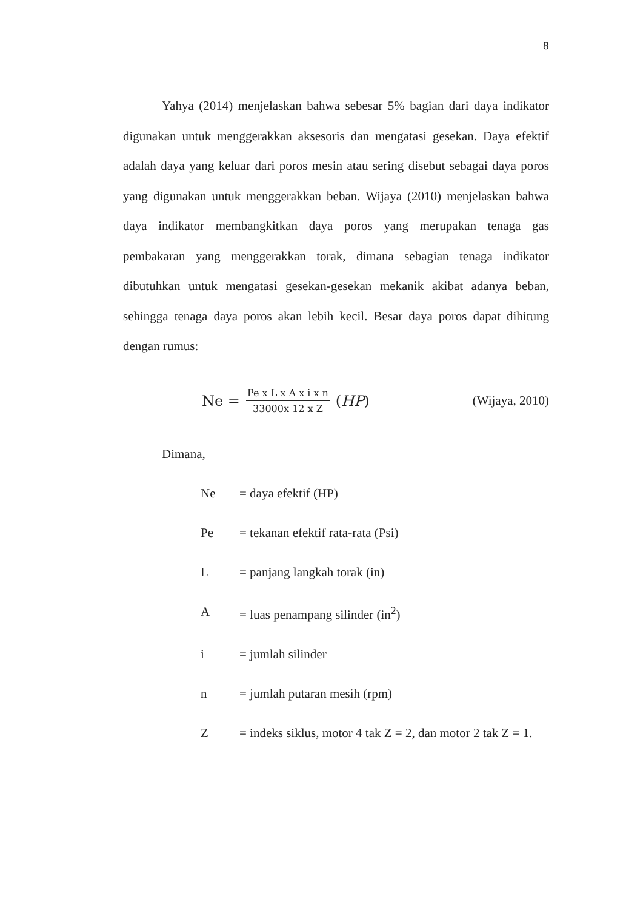8
Yahya (2014) menjelaskan bahwa sebesar 5% bagian dari daya indikator digunakan untuk menggerakkan aksesoris dan mengatasi gesekan. Daya efektif adalah daya yang keluar dari poros mesin atau sering disebut sebagai daya poros yang digunakan untuk menggerakkan beban. Wijaya (2010) menjelaskan bahwa daya indikator membangkitkan daya poros yang merupakan tenaga gas pembakaran yang menggerakkan torak, dimana sebagian tenaga indikator dibutuhkan untuk mengatasi gesekan-gesekan mekanik akibat adanya beban, sehingga tenaga daya poros akan lebih kecil. Besar daya poros dapat dihitung dengan rumus:
Ne = Pe x L x A x i x n 33000x 12 x Z (HP)
(Wijaya, 2010)
Dimana,
Ne = daya efektif (HP)
Pe = tekanan efektif rata-rata (Psi)
L = panjang langkah torak (in)
A = luas penampang silinder (in<sup>2</sup>)
i = jumlah silinder
n = jumlah putaran mesih (rpm)
Z = indeks siklus, motor 4 tak Z = 2, dan motor 2 tak Z = 1.